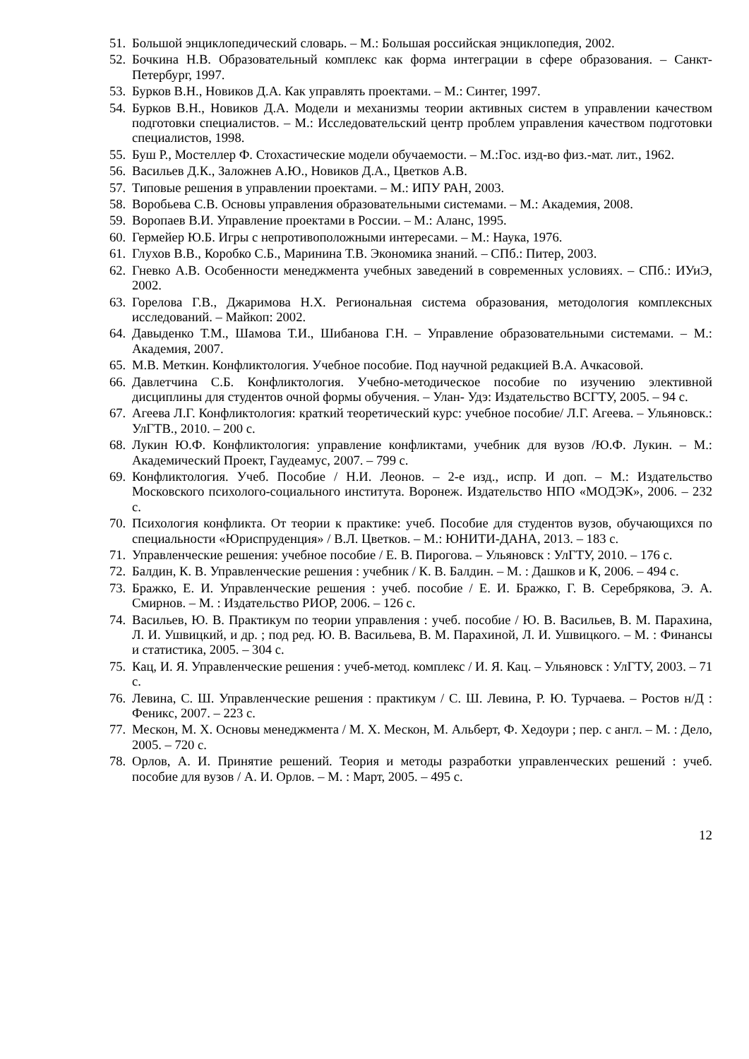51. Большой энциклопедический словарь. – М.: Большая российская энциклопедия, 2002.
52. Бочкина Н.В. Образовательный комплекс как форма интеграции в сфере образования. – Санкт-Петербург, 1997.
53. Бурков В.Н., Новиков Д.А. Как управлять проектами. – М.: Синтег, 1997.
54. Бурков В.Н., Новиков Д.А. Модели и механизмы теории активных систем в управлении качеством подготовки специалистов. – М.: Исследовательский центр проблем управления качеством подготовки специалистов, 1998.
55. Буш Р., Мостеллер Ф. Стохастические модели обучаемости. – М.:Гос. изд-во физ.-мат. лит., 1962.
56. Васильев Д.К., Заложнев А.Ю., Новиков Д.А., Цветков А.В.
57. Типовые решения в управлении проектами. – М.: ИПУ РАН, 2003.
58. Воробьева С.В. Основы управления образовательными системами. – М.: Академия, 2008.
59. Воропаев В.И. Управление проектами в России. – М.: Аланс, 1995.
60. Гермейер Ю.Б. Игры с непротивоположными интересами. – М.: Наука, 1976.
61. Глухов В.В., Коробко С.Б., Маринина Т.В. Экономика знаний. – СПб.: Питер, 2003.
62. Гневко А.В. Особенности менеджмента учебных заведений в современных условиях. – СПб.: ИУиЭ, 2002.
63. Горелова Г.В., Джаримова Н.Х. Региональная система образования, методология комплексных исследований. – Майкоп: 2002.
64. Давыденко Т.М., Шамова Т.И., Шибанова Г.Н. – Управление образовательными системами. – М.: Академия, 2007.
65. М.В. Меткин. Конфликтология. Учебное пособие. Под научной редакцией В.А. Ачкасовой.
66. Давлетчина С.Б. Конфликтология. Учебно-методическое пособие по изучению элективной дисциплины для студентов очной формы обучения. – Улан- Удэ: Издательство ВСГТУ, 2005. – 94 с.
67. Агеева Л.Г. Конфликтология: краткий теоретический курс: учебное пособие/ Л.Г. Агеева. – Ульяновск.: УлГТВ., 2010. – 200 с.
68. Лукин Ю.Ф. Конфликтология: управление конфликтами, учебник для вузов /Ю.Ф. Лукин. – М.: Академический Проект, Гаудеамус, 2007. – 799 с.
69. Конфликтология. Учеб. Пособие / Н.И. Леонов. – 2-е изд., испр. И доп. – М.: Издательство Московского психолого-социального института. Воронеж. Издательство НПО «МОДЭК», 2006. – 232 с.
70. Психология конфликта. От теории к практике: учеб. Пособие для студентов вузов, обучающихся по специальности «Юриспруденция» / В.Л. Цветков. – М.: ЮНИТИ-ДАНА, 2013. – 183 с.
71. Управленческие решения: учебное пособие / Е. В. Пирогова. – Ульяновск : УлГТУ, 2010. – 176 с.
72. Балдин, К. В. Управленческие решения : учебник / К. В. Балдин. – М. : Дашков и К, 2006. – 494 с.
73. Бражко, Е. И. Управленческие решения : учеб. пособие / Е. И. Бражко, Г. В. Серебрякова, Э. А. Смирнов. – М. : Издательство РИОР, 2006. – 126 с.
74. Васильев, Ю. В. Практикум по теории управления : учеб. пособие / Ю. В. Васильев, В. М. Парахина, Л. И. Ушвицкий, и др. ; под ред. Ю. В. Васильева, В. М. Парахиной, Л. И. Ушвицкого. – М. : Финансы и статистика, 2005. – 304 с.
75. Кац, И. Я. Управленческие решения : учеб-метод. комплекс / И. Я. Кац. – Ульяновск : УлГТУ, 2003. – 71 с.
76. Левина, С. Ш. Управленческие решения : практикум / С. Ш. Левина, Р. Ю. Турчаева. – Ростов н/Д : Феникс, 2007. – 223 с.
77. Мескон, М. Х. Основы менеджмента / М. Х. Мескон, М. Альберт, Ф. Хедоури ; пер. с англ. – М. : Дело, 2005. – 720 с.
78. Орлов, А. И. Принятие решений. Теория и методы разработки управленческих решений : учеб. пособие для вузов / А. И. Орлов. – М. : Март, 2005. – 495 с.
12